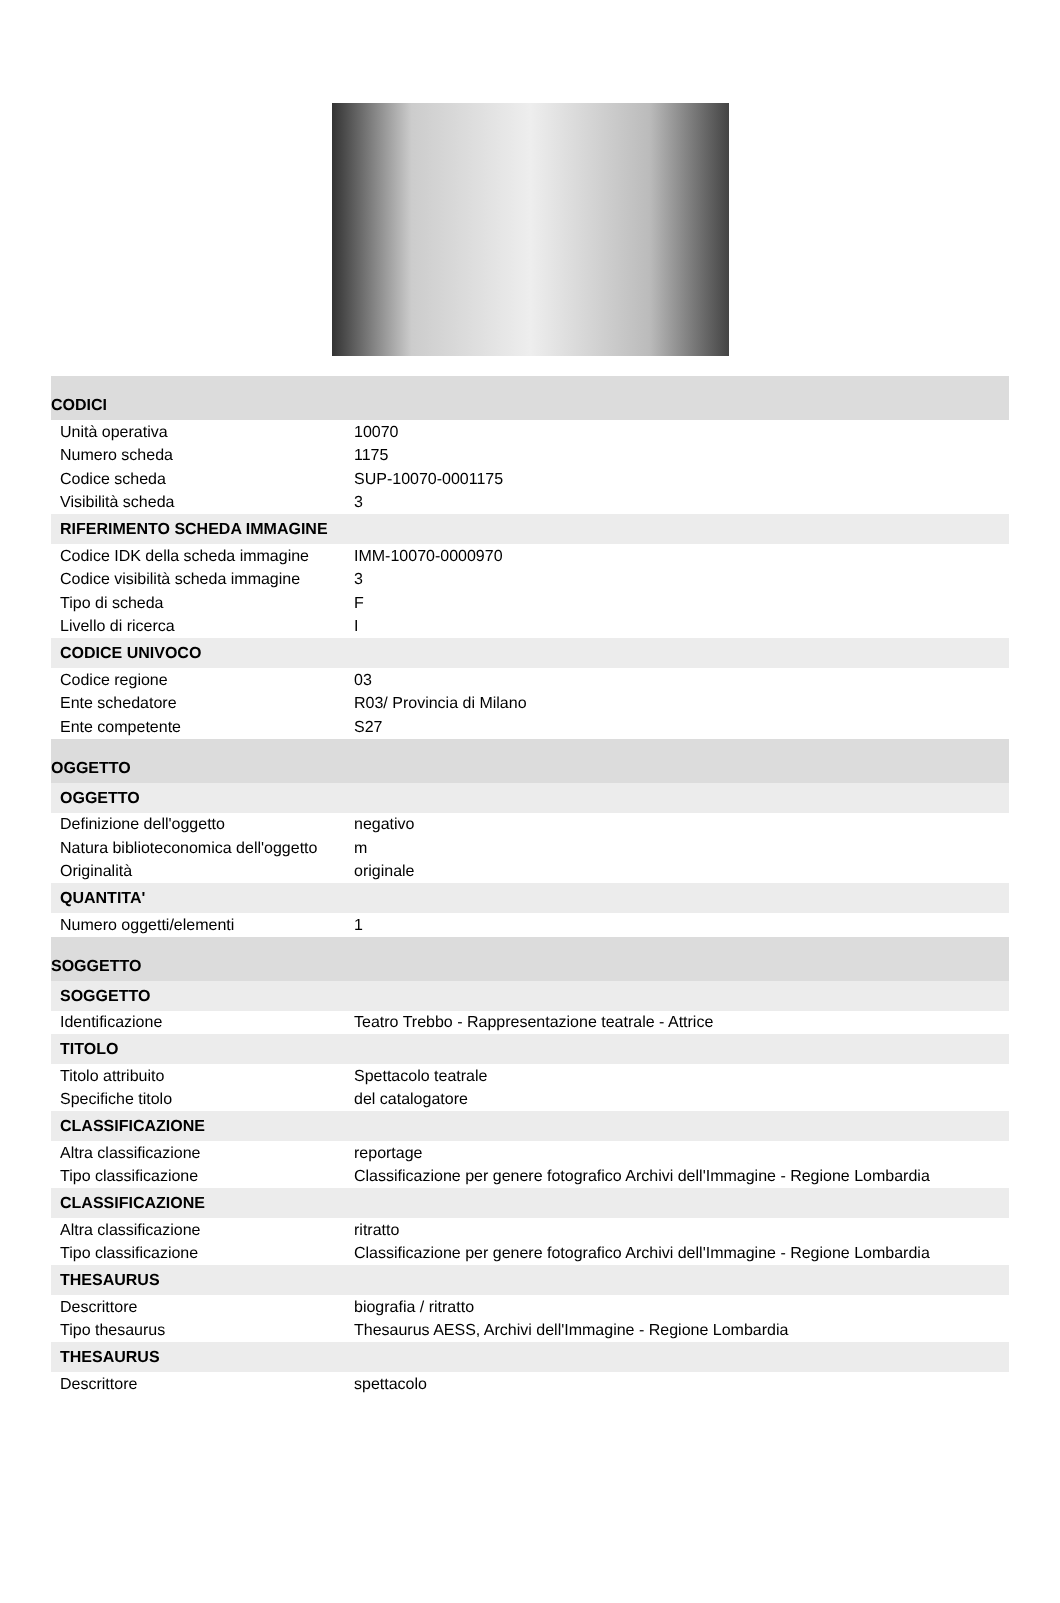| CODICI | |
| Unità operativa | 10070 |
| Numero scheda | 1175 |
| Codice scheda | SUP-10070-0001175 |
| Visibilità scheda | 3 |
| RIFERIMENTO SCHEDA IMMAGINE | |
| Codice IDK della scheda immagine | IMM-10070-0000970 |
| Codice visibilità scheda immagine | 3 |
| Tipo di scheda | F |
| Livello di ricerca | I |
| CODICE UNIVOCO | |
| Codice regione | 03 |
| Ente schedatore | R03/ Provincia di Milano |
| Ente competente | S27 |
| OGGETTO | |
| OGGETTO | |
| Definizione dell'oggetto | negativo |
| Natura biblioteconomica dell'oggetto | m |
| Originalità | originale |
| QUANTITA' | |
| Numero oggetti/elementi | 1 |
| SOGGETTO | |
| SOGGETTO | |
| Identificazione | Teatro Trebbo - Rappresentazione teatrale - Attrice |
| TITOLO | |
| Titolo attribuito | Spettacolo teatrale |
| Specifiche titolo | del catalogatore |
| CLASSIFICAZIONE | |
| Altra classificazione | reportage |
| Tipo classificazione | Classificazione per genere fotografico Archivi dell'Immagine - Regione Lombardia |
| CLASSIFICAZIONE | |
| Altra classificazione | ritratto |
| Tipo classificazione | Classificazione per genere fotografico Archivi dell'Immagine - Regione Lombardia |
| THESAURUS | |
| Descrittore | biografia / ritratto |
| Tipo thesaurus | Thesaurus AESS, Archivi dell'Immagine - Regione Lombardia |
| THESAURUS | |
| Descrittore | spettacolo |